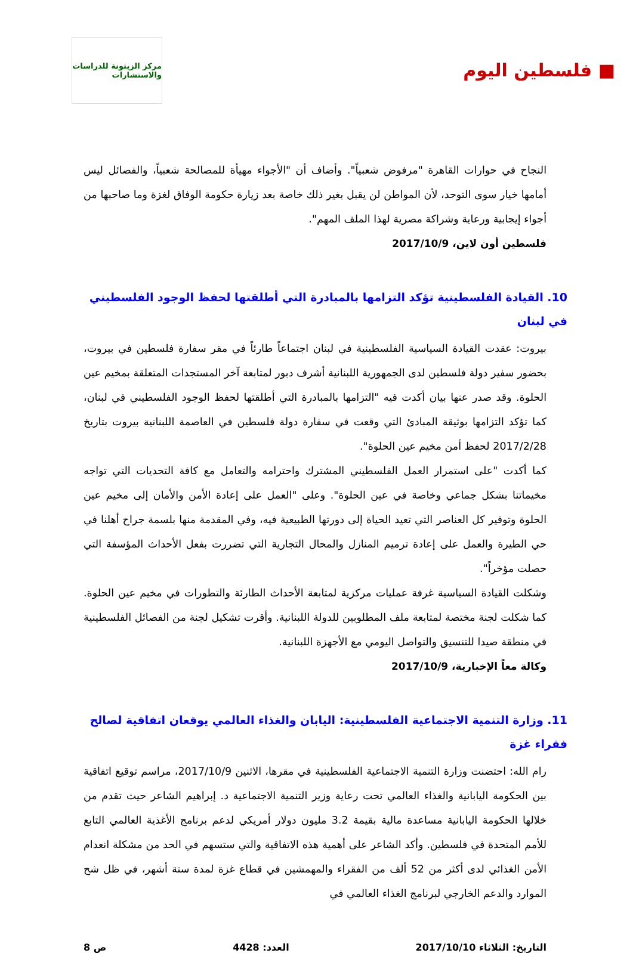■ فلسطين اليوم
مركز الزيتونة للدراسات والاستشارات
النجاح في حوارات القاهرة "مرفوض شعبياً". وأضاف أن "الأجواء مهيأة للمصالحة شعبياً، والفصائل ليس أمامها خيار سوى التوحد، لأن المواطن لن يقبل بغير ذلك خاصة بعد زيارة حكومة الوفاق لغزة وما صاحبها من أجواء إيجابية ورعاية وشراكة مصرية لهذا الملف المهم".
فلسطين أون لاين، 2017/10/9
10. القيادة الفلسطينية تؤكد التزامها بالمبادرة التي أطلقتها لحفظ الوجود الفلسطيني في لبنان
بيروت: عقدت القيادة السياسية الفلسطينية في لبنان اجتماعاً طارئاً في مقر سفارة فلسطين في بيروت، بحضور سفير دولة فلسطين لدى الجمهورية اللبنانية أشرف دبور لمتابعة آخر المستجدات المتعلقة بمخيم عين الحلوة. وقد صدر عنها بيان أكدت فيه "التزامها بالمبادرة التي أطلقتها لحفظ الوجود الفلسطيني في لبنان، كما تؤكد التزامها بوثيقة المبادئ التي وقعت في سفارة دولة فلسطين في العاصمة اللبنانية بيروت بتاريخ 2017/2/28 لحفظ أمن مخيم عين الحلوة".
كما أكدت "على استمرار العمل الفلسطيني المشترك واحترامه والتعامل مع كافة التحديات التي تواجه مخيماتنا بشكل جماعي وخاصة في عين الحلوة". وعلى "العمل على إعادة الأمن والأمان إلى مخيم عين الحلوة وتوفير كل العناصر التي تعيد الحياة إلى دورتها الطبيعية فيه، وفي المقدمة منها بلسمة جراح أهلنا في حي الطيرة والعمل على إعادة ترميم المنازل والمحال التجارية التي تضررت بفعل الأحداث المؤسفة التي حصلت مؤخراً".
وشكلت القيادة السياسية غرفة عمليات مركزية لمتابعة الأحداث الطارئة والتطورات في مخيم عين الحلوة. كما شكلت لجنة مختصة لمتابعة ملف المطلوبين للدولة اللبنانية. وأقرت تشكيل لجنة من الفصائل الفلسطينية في منطقة صيدا للتنسيق والتواصل اليومي مع الأجهزة اللبنانية.
وكالة معاً الإخبارية، 2017/10/9
11. وزارة التنمية الاجتماعية الفلسطينية: اليابان والغذاء العالمي يوقعان اتفاقية لصالح فقراء غزة
رام الله: احتضنت وزارة التنمية الاجتماعية الفلسطينية في مقرها، الاثنين 2017/10/9، مراسم توقيع اتفاقية بين الحكومة اليابانية والغذاء العالمي تحت رعاية وزير التنمية الاجتماعية د. إبراهيم الشاعر حيث تقدم من خلالها الحكومة اليابانية مساعدة مالية بقيمة 3.2 مليون دولار أمريكي لدعم برنامج الأغذية العالمي التابع للأمم المتحدة في فلسطين. وأكد الشاعر على أهمية هذه الاتفاقية والتي ستسهم في الحد من مشكلة انعدام الأمن الغذائي لدى أكثر من 52 ألف من الفقراء والمهمشين في قطاع غزة لمدة ستة أشهر، في ظل شح الموارد والدعم الخارجي لبرنامج الغذاء العالمي في
التاريخ: الثلاثاء 2017/10/10 العدد: 4428 ص 8